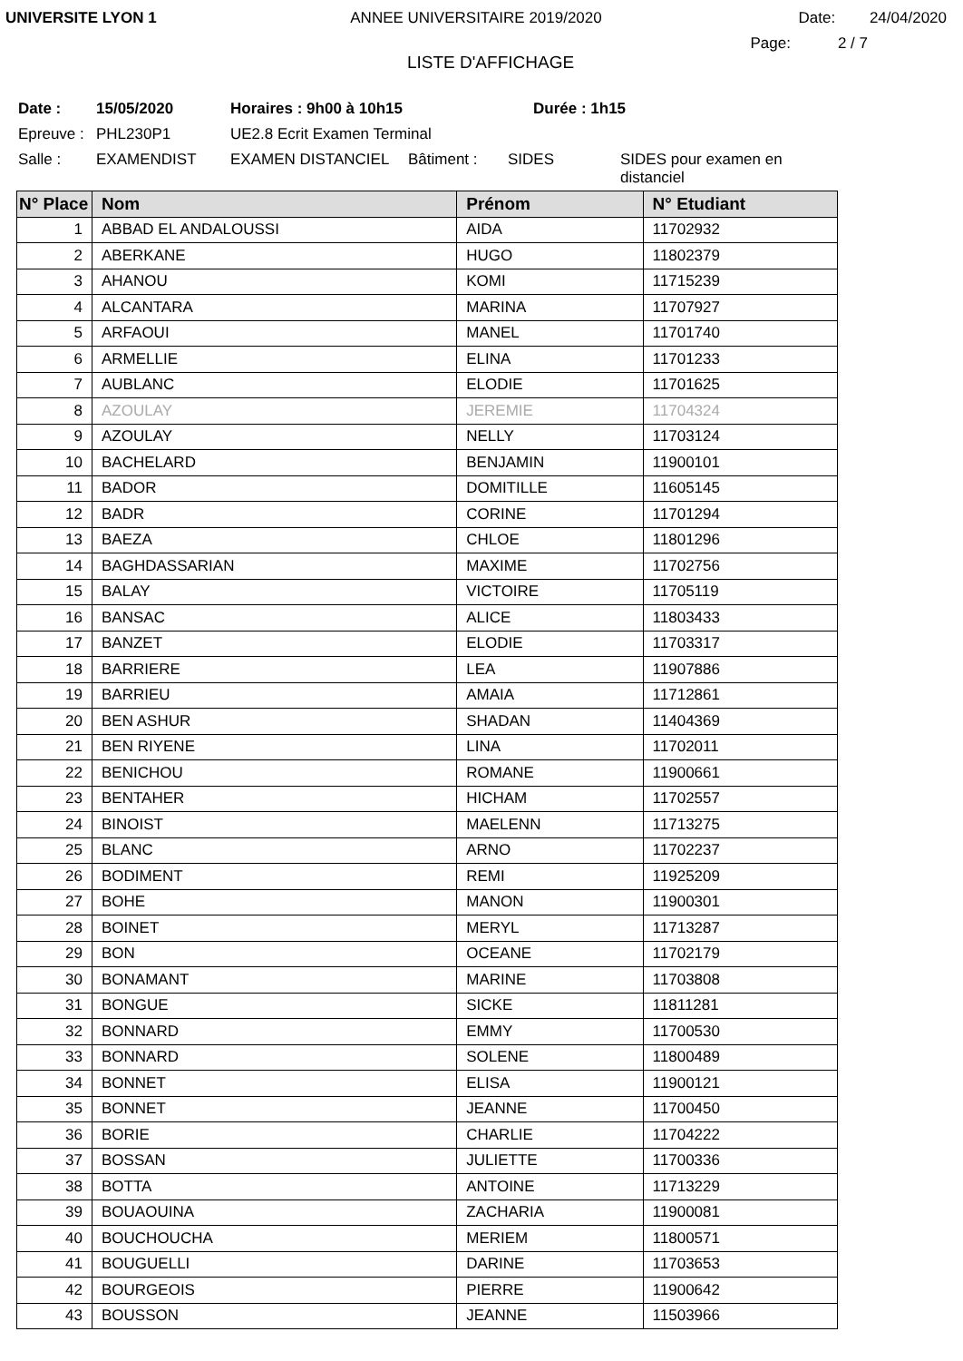UNIVERSITE LYON 1 ANNEE UNIVERSITAIRE 2019/2020 Date: 24/04/2020
Page: 2 / 7
LISTE D'AFFICHAGE
Date : 15/05/2020 Horaires : 9h00 à 10h15 Durée : 1h15
Epreuve : PHL230P1 UE2.8 Ecrit Examen Terminal
Salle : EXAMENDIST EXAMEN DISTANCIEL Bâtiment : SIDES SIDES pour examen en distanciel
| N° Place | Nom | Prénom | N° Etudiant |
| --- | --- | --- | --- |
| 1 | ABBAD EL ANDALOUSSI | AIDA | 11702932 |
| 2 | ABERKANE | HUGO | 11802379 |
| 3 | AHANOU | KOMI | 11715239 |
| 4 | ALCANTARA | MARINA | 11707927 |
| 5 | ARFAOUI | MANEL | 11701740 |
| 6 | ARMELLIE | ELINA | 11701233 |
| 7 | AUBLANC | ELODIE | 11701625 |
| 8 | AZOULAY | JEREMIE | 11704324 |
| 9 | AZOULAY | NELLY | 11703124 |
| 10 | BACHELARD | BENJAMIN | 11900101 |
| 11 | BADOR | DOMITILLE | 11605145 |
| 12 | BADR | CORINE | 11701294 |
| 13 | BAEZA | CHLOE | 11801296 |
| 14 | BAGHDASSARIAN | MAXIME | 11702756 |
| 15 | BALAY | VICTOIRE | 11705119 |
| 16 | BANSAC | ALICE | 11803433 |
| 17 | BANZET | ELODIE | 11703317 |
| 18 | BARRIERE | LEA | 11907886 |
| 19 | BARRIEU | AMAIA | 11712861 |
| 20 | BEN ASHUR | SHADAN | 11404369 |
| 21 | BEN RIYENE | LINA | 11702011 |
| 22 | BENICHOU | ROMANE | 11900661 |
| 23 | BENTAHER | HICHAM | 11702557 |
| 24 | BINOIST | MAELENN | 11713275 |
| 25 | BLANC | ARNO | 11702237 |
| 26 | BODIMENT | REMI | 11925209 |
| 27 | BOHE | MANON | 11900301 |
| 28 | BOINET | MERYL | 11713287 |
| 29 | BON | OCEANE | 11702179 |
| 30 | BONAMANT | MARINE | 11703808 |
| 31 | BONGUE | SICKE | 11811281 |
| 32 | BONNARD | EMMY | 11700530 |
| 33 | BONNARD | SOLENE | 11800489 |
| 34 | BONNET | ELISA | 11900121 |
| 35 | BONNET | JEANNE | 11700450 |
| 36 | BORIE | CHARLIE | 11704222 |
| 37 | BOSSAN | JULIETTE | 11700336 |
| 38 | BOTTA | ANTOINE | 11713229 |
| 39 | BOUAOUINA | ZACHARIA | 11900081 |
| 40 | BOUCHOUCHA | MERIEM | 11800571 |
| 41 | BOUGUELLI | DARINE | 11703653 |
| 42 | BOURGEOIS | PIERRE | 11900642 |
| 43 | BOUSSON | JEANNE | 11503966 |